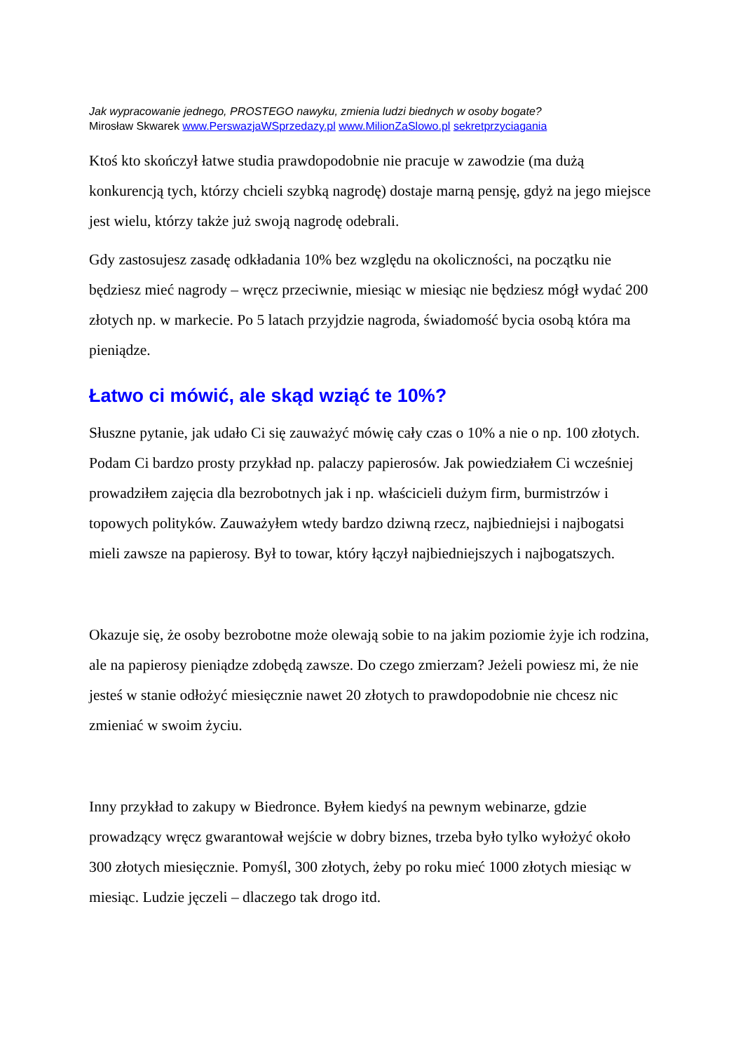Jak wypracowanie jednego, PROSTEGO nawyku, zmienia ludzi biednych w osoby bogate?
Mirosław Skwarek www.PerswazjaWSprzedazy.pl www.MilionZaSlowo.pl sekretprzyciagania
Ktoś kto skończył łatwe studia prawdopodobnie nie pracuje w zawodzie (ma dużą konkurencją tych, którzy chcieli szybką nagrodę) dostaje marną pensję, gdyż na jego miejsce jest wielu, którzy także już swoją nagrodę odebrali.
Gdy zastosujesz zasadę odkładania 10% bez względu na okoliczności, na początku nie będziesz mieć nagrody – wręcz przeciwnie, miesiąc w miesiąc nie będziesz mógł wydać 200 złotych np. w markecie. Po 5 latach przyjdzie nagroda, świadomość bycia osobą która ma pieniądze.
Łatwo ci mówić, ale skąd wziąć te 10%?
Słuszne pytanie, jak udało Ci się zauważyć mówię cały czas o 10% a nie o np. 100 złotych. Podam Ci bardzo prosty przykład np. palaczy papierosów. Jak powiedziałem Ci wcześniej prowadziłem zajęcia dla bezrobotnych jak i np. właścicieli dużym firm, burmistrzów i topowych polityków. Zauważyłem wtedy bardzo dziwną rzecz, najbiedniejsi i najbogatsi mieli zawsze na papierosy. Był to towar, który łączył najbiedniejszych i najbogatszych.
Okazuje się, że osoby bezrobotne może olewają sobie to na jakim poziomie żyje ich rodzina, ale na papierosy pieniądze zdobędą zawsze. Do czego zmierzam? Jeżeli powiesz mi, że nie jesteś w stanie odłożyć miesięcznie nawet 20 złotych to prawdopodobnie nie chcesz nic zmieniać w swoim życiu.
Inny przykład to zakupy w Biedronce. Byłem kiedyś na pewnym webinarze, gdzie prowadzący wręcz gwarantował wejście w dobry biznes, trzeba było tylko wyłożyć około 300 złotych miesięcznie. Pomyśl, 300 złotych, żeby po roku mieć 1000 złotych miesiąc w miesiąc. Ludzie jęczeli – dlaczego tak drogo itd.